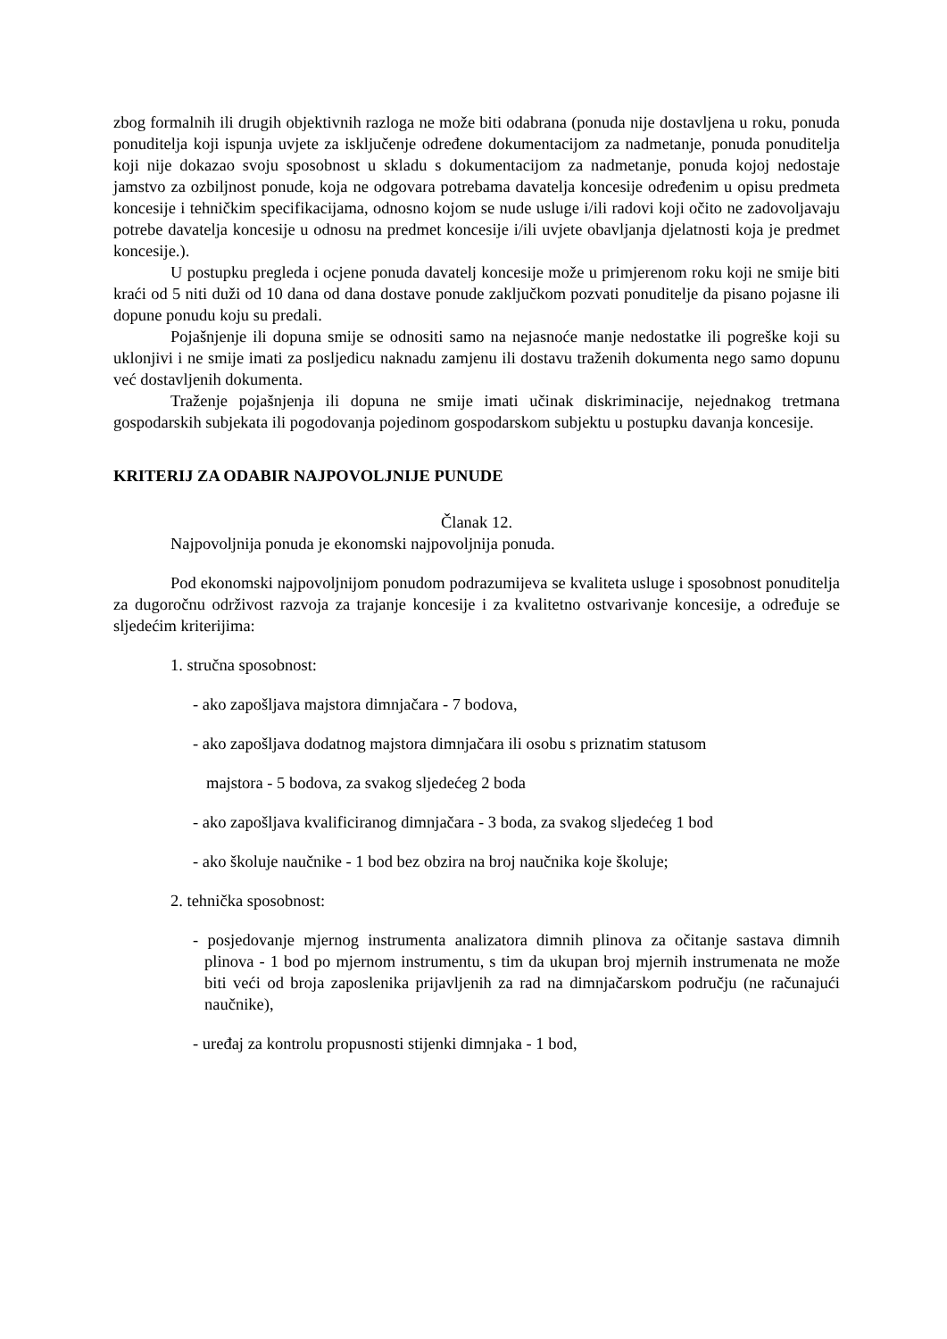zbog formalnih ili drugih objektivnih razloga ne može biti odabrana (ponuda nije dostavljena u roku, ponuda ponuditelja koji ispunja uvjete za isključenje određene dokumentacijom za nadmetanje, ponuda ponuditelja koji nije dokazao svoju sposobnost u skladu s dokumentacijom za nadmetanje, ponuda kojoj nedostaje jamstvo za ozbiljnost ponude, koja ne odgovara potrebama davatelja koncesije određenim u opisu predmeta koncesije i tehničkim specifikacijama, odnosno kojom se nude usluge i/ili radovi koji očito ne zadovoljavaju potrebe davatelja koncesije u odnosu na predmet koncesije i/ili uvjete obavljanja djelatnosti koja je predmet koncesije.).
U postupku pregleda i ocjene ponuda davatelj koncesije može u primjerenom roku koji ne smije biti kraći od 5 niti duži od 10 dana od dana dostave ponude zaključkom pozvati ponuditelje da pisano pojasne ili dopune ponudu koju su predali.
Pojašnjenje ili dopuna smije se odnositi samo na nejasnoće manje nedostatke ili pogreške koji su uklonjivi i ne smije imati za posljedicu naknadu zamjenu ili dostavu traženih dokumenta nego samo dopunu već dostavljenih dokumenta.
Traženje pojašnjenja ili dopuna ne smije imati učinak diskriminacije, nejednakog tretmana gospodarskih subjekata ili pogodovanja pojedinom gospodarskom subjektu u postupku davanja koncesije.
KRITERIJ ZA ODABIR NAJPOVOLJNIJE PUNUDE
Članak 12.
Najpovoljnija ponuda je ekonomski najpovoljnija ponuda.
Pod ekonomski najpovoljnijom ponudom podrazumijeva se kvaliteta usluge i sposobnost ponuditelja za dugoročnu održivost razvoja za trajanje koncesije i za kvalitetno ostvarivanje koncesije, a određuje se sljedećim kriterijima:
1. stručna sposobnost:
- ako zapošljava majstora dimnjačara - 7 bodova,
- ako zapošljava dodatnog majstora dimnjačara ili osobu s priznatim statusom
majstora - 5 bodova, za svakog sljedećeg 2 boda
- ako zapošljava kvalificiranog dimnjačara - 3 boda, za svakog sljedećeg 1 bod
- ako školuje naučnike - 1 bod bez obzira na broj naučnika koje školuje;
2. tehnička sposobnost:
- posjedovanje mjernog instrumenta analizatora dimnih plinova za očitanje sastava dimnih plinova - 1 bod po mjernom instrumentu, s tim da ukupan broj mjernih instrumenata ne može biti veći od broja zaposlenika prijavljenih za rad na dimnjačarskom području (ne računajući naučnike),
- uređaj za kontrolu propusnosti stijenki dimnjaka - 1 bod,